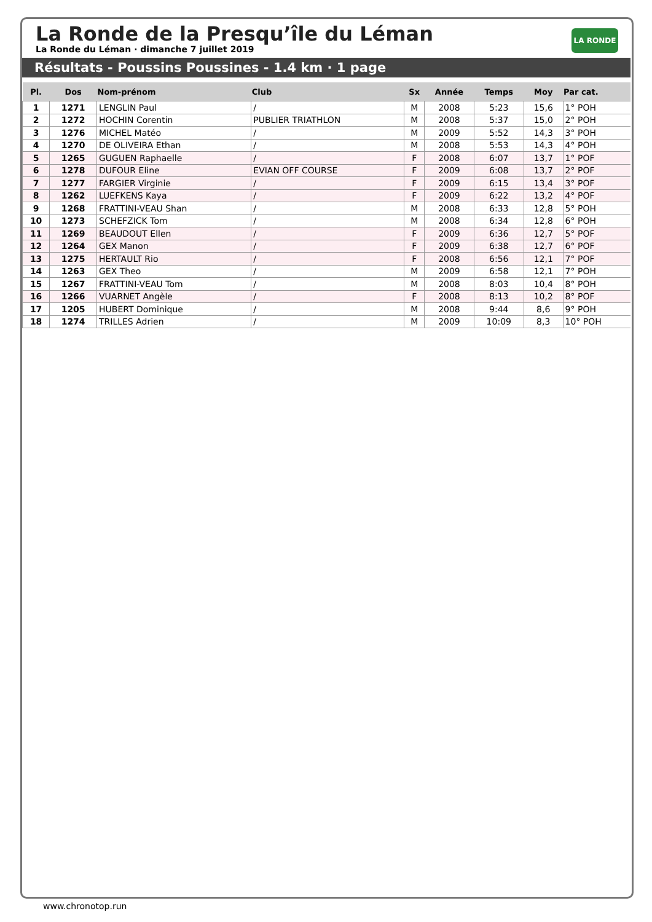La Ronde de la Presqu’île du Léman
La Ronde du Léman · dimanche 7 juillet 2019
LA RONDE
Résultats - Poussins Poussines - 1.4 km · 1 page
| Pl. | Dos | Nom-prénom | Club | Sx | Année | Temps | Moy | Par cat. |
| --- | --- | --- | --- | --- | --- | --- | --- | --- |
| 1 | 1271 | LENGLIN Paul | / | M | 2008 | 5:23 | 15,6 | 1° POH |
| 2 | 1272 | HOCHIN Corentin | PUBLIER TRIATHLON | M | 2008 | 5:37 | 15,0 | 2° POH |
| 3 | 1276 | MICHEL Matéo | / | M | 2009 | 5:52 | 14,3 | 3° POH |
| 4 | 1270 | DE OLIVEIRA Ethan | / | M | 2008 | 5:53 | 14,3 | 4° POH |
| 5 | 1265 | GUGUEN Raphaelle | / | F | 2008 | 6:07 | 13,7 | 1° POF |
| 6 | 1278 | DUFOUR Eline | EVIAN OFF COURSE | F | 2009 | 6:08 | 13,7 | 2° POF |
| 7 | 1277 | FARGIER Virginie | / | F | 2009 | 6:15 | 13,4 | 3° POF |
| 8 | 1262 | LUEFKENS Kaya | / | F | 2009 | 6:22 | 13,2 | 4° POF |
| 9 | 1268 | FRATTINI-VEAU Shan | / | M | 2008 | 6:33 | 12,8 | 5° POH |
| 10 | 1273 | SCHEFZICK Tom | / | M | 2008 | 6:34 | 12,8 | 6° POH |
| 11 | 1269 | BEAUDOUT Ellen | / | F | 2009 | 6:36 | 12,7 | 5° POF |
| 12 | 1264 | GEX Manon | / | F | 2009 | 6:38 | 12,7 | 6° POF |
| 13 | 1275 | HERTAULT Rio | / | F | 2008 | 6:56 | 12,1 | 7° POF |
| 14 | 1263 | GEX Theo | / | M | 2009 | 6:58 | 12,1 | 7° POH |
| 15 | 1267 | FRATTINI-VEAU Tom | / | M | 2008 | 8:03 | 10,4 | 8° POH |
| 16 | 1266 | VUARNET Angèle | / | F | 2008 | 8:13 | 10,2 | 8° POF |
| 17 | 1205 | HUBERT Dominique | / | M | 2008 | 9:44 | 8,6 | 9° POH |
| 18 | 1274 | TRILLES Adrien | / | M | 2009 | 10:09 | 8,3 | 10° POH |
www.chronotop.run